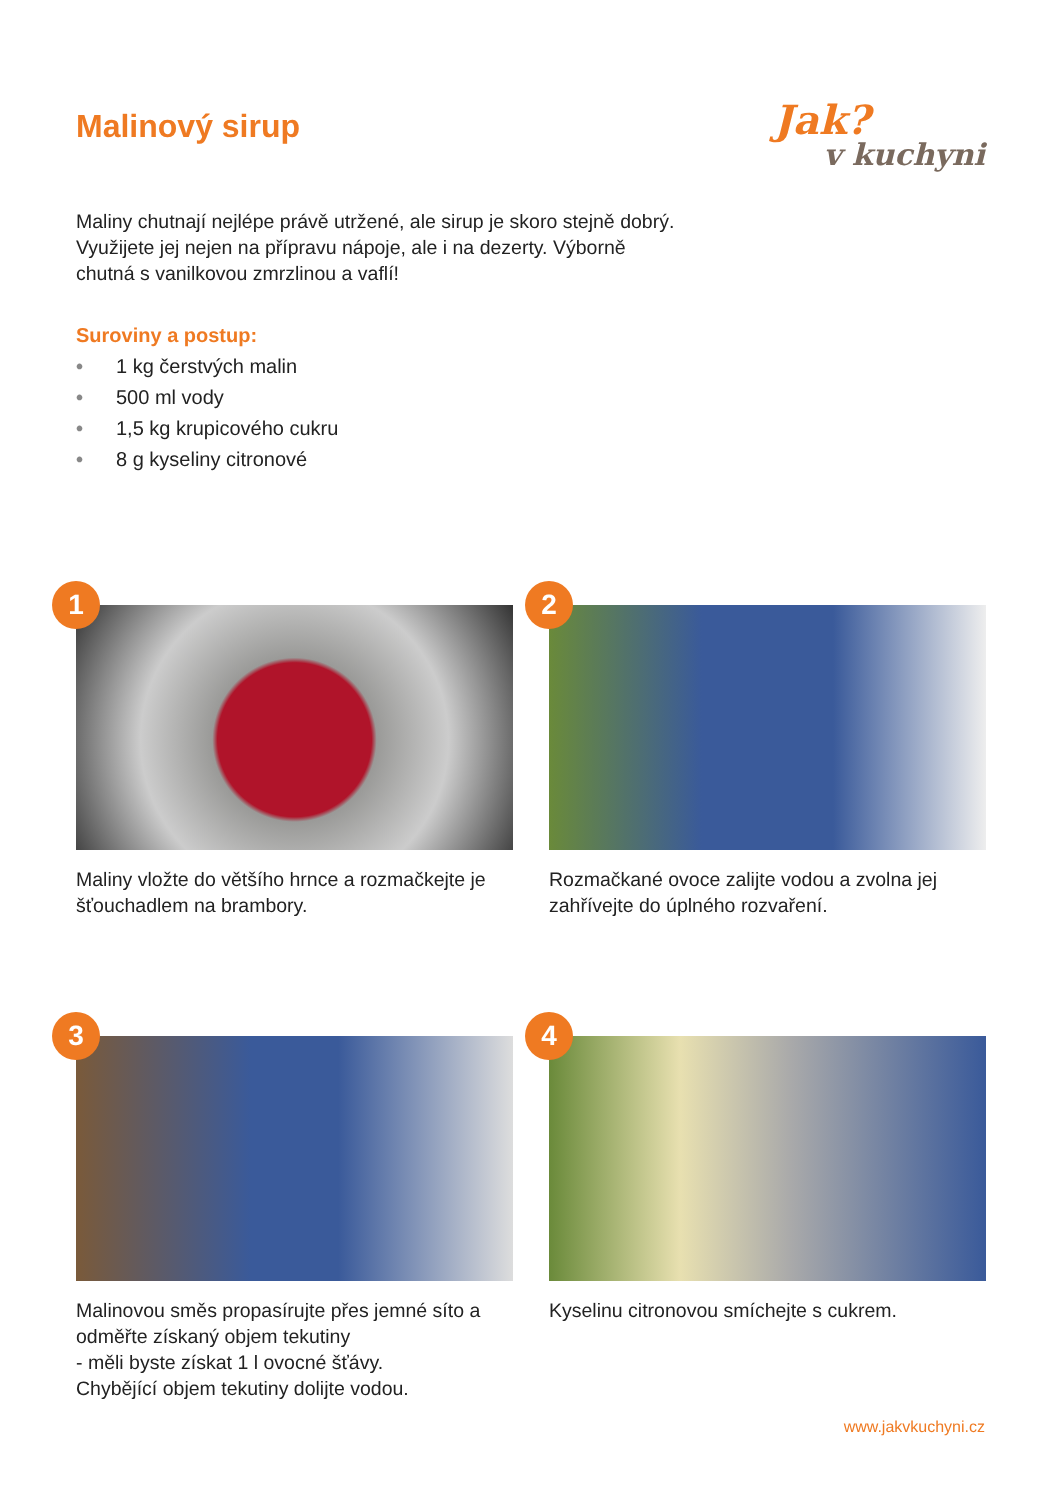Malinový sirup
Jak?
v kuchyni
Maliny chutnají nejlépe právě utržené, ale sirup je skoro stejně dobrý. Využijete jej nejen na přípravu nápoje, ale i na dezerty. Výborně chutná s vanilkovou zmrzlinou a vaflí!
Suroviny a postup:
• 1 kg čerstvých malin
• 500 ml vody
• 1,5 kg krupicového cukru
• 8 g kyseliny citronové
1
Maliny vložte do většího hrnce a rozmačkejte je šťouchadlem na brambory.
2
Rozmačkané ovoce zalijte vodou a zvolna jej zahřívejte do úplného rozvaření.
3
Malinovou směs propasírujte přes jemné síto a odměřte získaný objem tekutiny
- měli byste získat 1 l ovocné šťávy.
Chybějící objem tekutiny dolijte vodou.
4
Kyselinu citronovou smíchejte s cukrem.
www.jakvkuchyni.cz